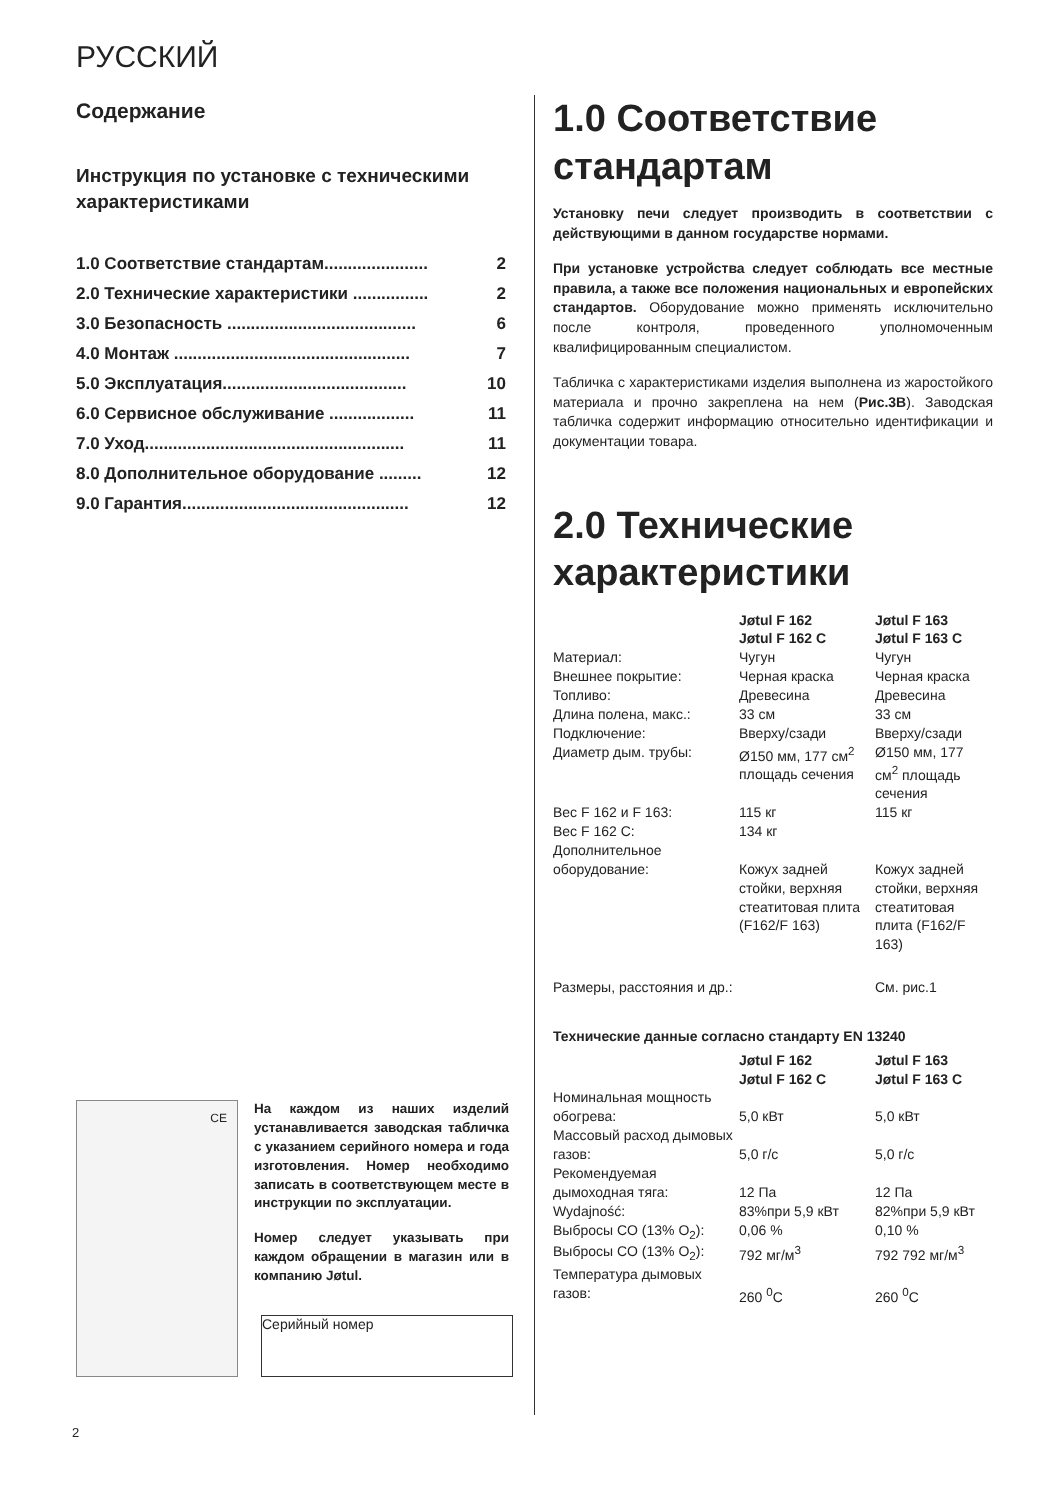РУССКИЙ
Содержание
Инструкция по установке с техническими характеристиками
1.0 Соответствие стандартам...................... 2
2.0 Технические характеристики ................ 2
3.0 Безопасность ........................................ 6
4.0 Монтаж .................................................. 7
5.0 Эксплуатация....................................... 10
6.0 Сервисное обслуживание .................. 11
7.0 Уход....................................................... 11
8.0 Дополнительное оборудование ......... 12
9.0 Гарантия................................................ 12
CE
На каждом из наших изделий устанавливается заводская табличка с указанием серийного номера и года изготовления. Номер необходимо записать в соответствующем месте в инструкции по эксплуатации.
Номер следует указывать при каждом обращении в магазин или в компанию Jøtul.
Серийный номер
1.0 Соответствие стандартам
Установку печи следует производить в соответствии с действующими в данном государстве нормами.
При установке устройства следует соблюдать все местные правила, а также все положения национальных и европейских стандартов. Оборудование можно применять исключительно после контроля, проведенного уполномоченным квалифицированным специалистом.
Табличка с характеристиками изделия выполнена из жаростойкого материала и прочно закреплена на нем (Рис.3B). Заводская табличка содержит информацию относительно идентификации и документации товара.
2.0 Технические характеристики
| | Jøtul F 162 Jøtul F 162 C | Jøtul F 163 Jøtul F 163 C |
| --- | --- | --- |
| Материал: | Чугун | Чугун |
| Внешнее покрытие: | Черная краска | Черная краска |
| Топливо: | Древесина | Древесина |
| Длина полена, макс.: | 33 см | 33 см |
| Подключение: | Вверху/сзади | Вверху/сзади |
| Диаметр дым. трубы: | Ø150 мм, 177 см<sup>2</sup> площадь сечения | Ø150 мм, 177 см<sup>2</sup> площадь сечения |
| Вес F 162 и F 163: | 115 кг | 115 кг |
| Вес F 162 C: | 134 кг | |
| Дополнительное оборудование: | Кожух задней стойки, верхняя стеатитовая плита (F162/F 163) | Кожух задней стойки, верхняя стеатитовая плита (F162/F 163) |
| Размеры, расстояния и др.: | | См. рис.1 |
Технические данные согласно стандарту EN 13240
| | Jøtul F 162 Jøtul F 162 C | Jøtul F 163 Jøtul F 163 C |
| --- | --- | --- |
| Номинальная мощность обогрева: | 5,0 кВт | 5,0 кВт |
| Массовый расход дымовых газов: | 5,0 г/с | 5,0 г/с |
| Рекомендуемая дымоходная тяга: | 12 Па | 12 Па |
| Wydajność: | 83%при 5,9 кВт | 82%при 5,9 кВт |
| Выбросы CO (13% O<sub>2</sub>): | 0,06 % | 0,10 % |
| Выбросы CO (13% O<sub>2</sub>): | 792 мг/м<sup>3</sup> | 792 792 мг/м<sup>3</sup> |
| Температура дымовых газов: | 260 <sup>0</sup>C | 260 <sup>0</sup>C |
2